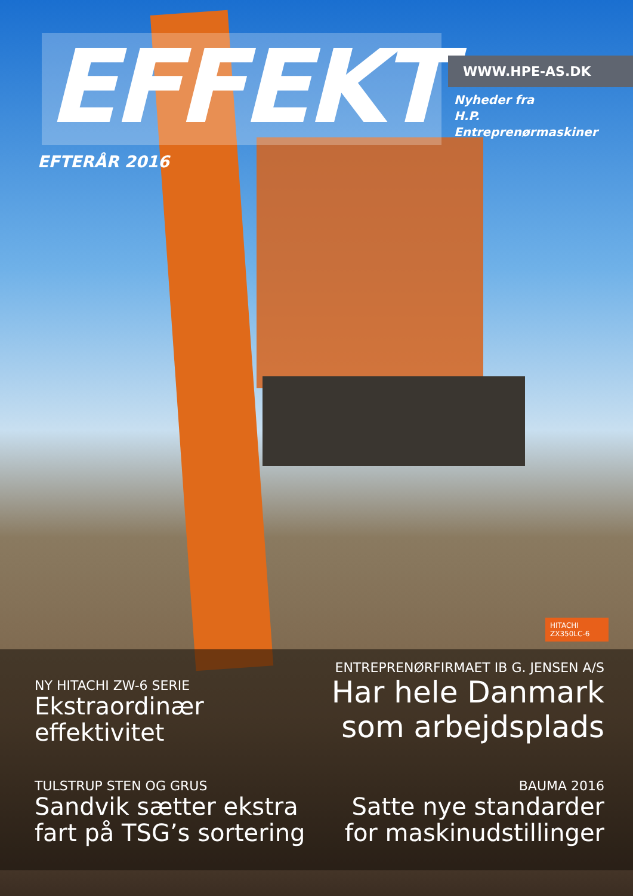EFFEKT
WWW.HPE-AS.DK
Nyheder fra
H.P. Entreprenørmaskiner
EFTERÅR 2016
HITACHI
ZX350LC-6
NY HITACHI ZW-6 SERIE
Ekstraordinær
effektivitet
ENTREPRENØRFIRMAET IB G. JENSEN A/S
Har hele Danmark
som arbejdsplads
TULSTRUP STEN OG GRUS
Sandvik sætter ekstra
fart på TSG’s sortering
BAUMA 2016
Satte nye standarder
for maskinudstillinger